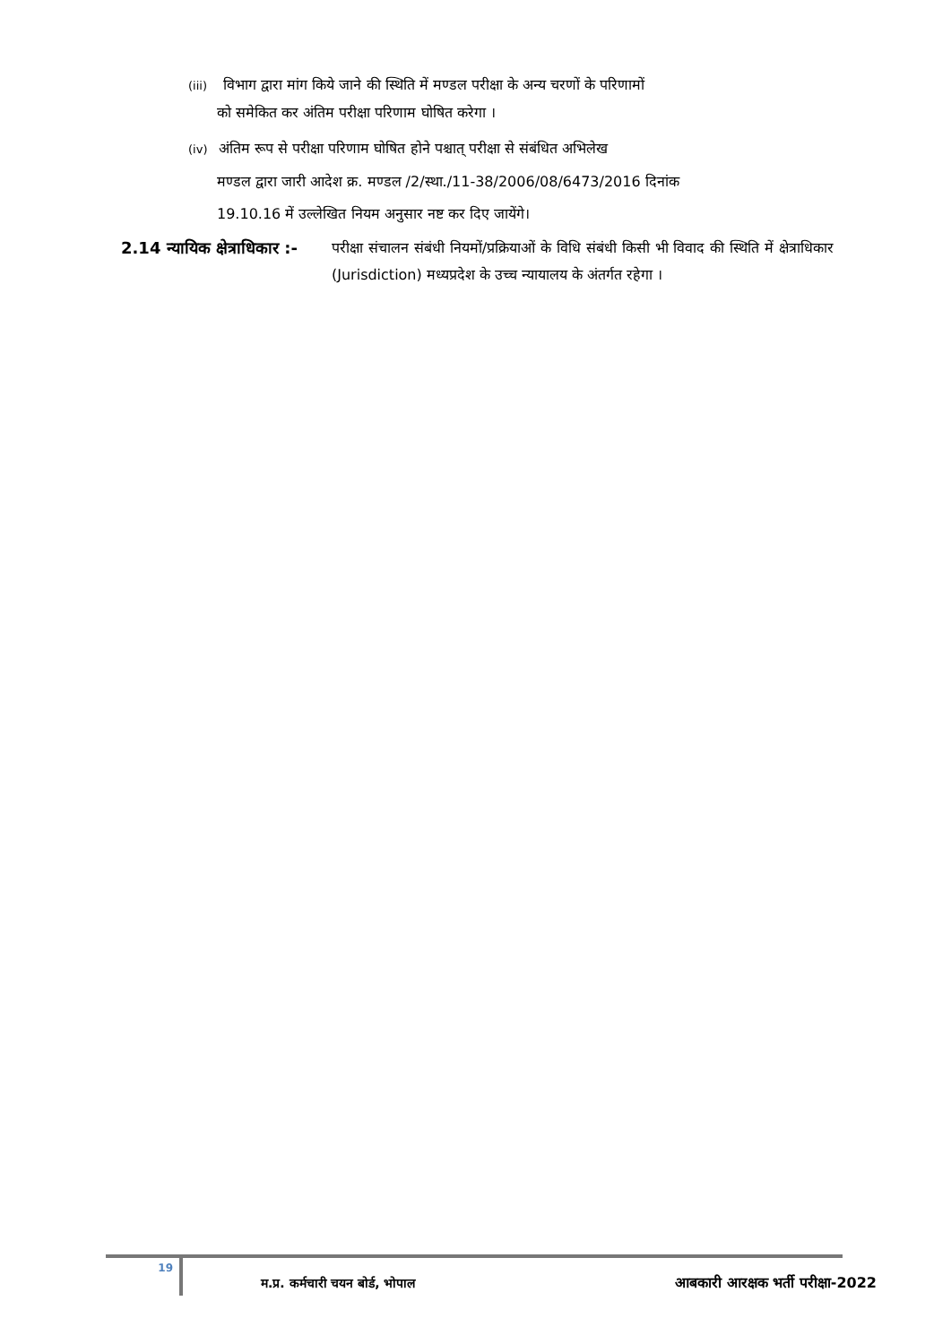(iii) विभाग द्वारा मांग किये जाने की स्थिति में मण्डल परीक्षा के अन्य चरणों के परिणामों
को समेकित कर अंतिम परीक्षा परिणाम घोषित करेगा ।
(iv) अंतिम रूप से परीक्षा परिणाम घोषित होने पश्चात् परीक्षा से संबंधित अभिलेख
मण्डल द्वारा जारी आदेश क्र. मण्डल /2/स्था./11-38/2006/08/6473/2016 दिनांक
19.10.16 में उल्लेखित नियम अनुसार नष्ट कर दिए जायेंगे।
2.14 न्यायिक क्षेत्राधिकार :-
परीक्षा संचालन संबंधी नियमों/प्रक्रियाओं के विधि संबंधी किसी भी विवाद की स्थिति में क्षेत्राधिकार (Jurisdiction) मध्यप्रदेश के उच्च न्यायालय के अंतर्गत रहेगा ।
19 म.प्र. कर्मचारी चयन बोर्ड, भोपाल आबकारी आरक्षक भर्ती परीक्षा-2022